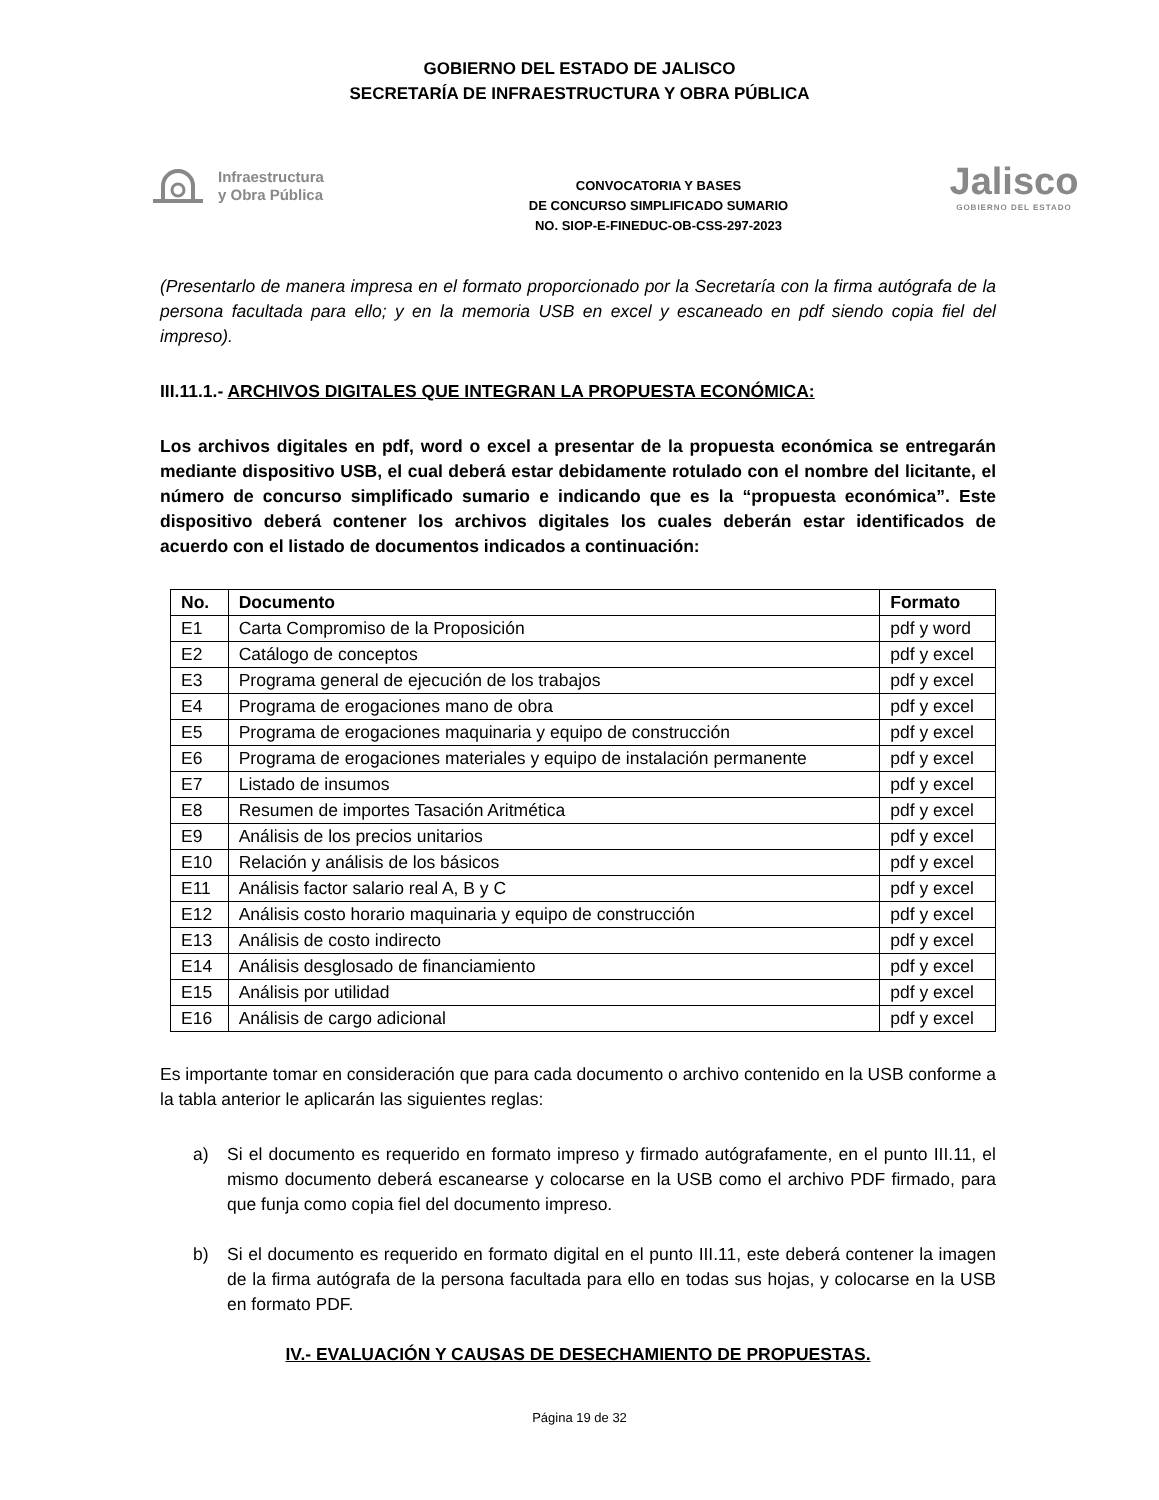GOBIERNO DEL ESTADO DE JALISCO
SECRETARÍA DE INFRAESTRUCTURA Y OBRA PÚBLICA
Infraestructura
y Obra Pública
CONVOCATORIA Y BASES
DE CONCURSO SIMPLIFICADO SUMARIO
NO. SIOP-E-FINEDUC-OB-CSS-297-2023
Jalisco
GOBIERNO DEL ESTADO
(Presentarlo de manera impresa en el formato proporcionado por la Secretaría con la firma autógrafa de la persona facultada para ello; y en la memoria USB en excel y escaneado en pdf siendo copia fiel del impreso).
III.11.1.- ARCHIVOS DIGITALES QUE INTEGRAN LA PROPUESTA ECONÓMICA:
Los archivos digitales en pdf, word o excel a presentar de la propuesta económica se entregarán mediante dispositivo USB, el cual deberá estar debidamente rotulado con el nombre del licitante, el número de concurso simplificado sumario e indicando que es la “propuesta económica”. Este dispositivo deberá contener los archivos digitales los cuales deberán estar identificados de acuerdo con el listado de documentos indicados a continuación:
| No. | Documento | Formato |
| --- | --- | --- |
| E1 | Carta Compromiso de la Proposición | pdf y word |
| E2 | Catálogo de conceptos | pdf y excel |
| E3 | Programa general de ejecución de los trabajos | pdf y excel |
| E4 | Programa de erogaciones mano de obra | pdf y excel |
| E5 | Programa de erogaciones maquinaria y equipo de construcción | pdf y excel |
| E6 | Programa de erogaciones materiales y equipo de instalación permanente | pdf y excel |
| E7 | Listado de insumos | pdf y excel |
| E8 | Resumen de importes Tasación Aritmética | pdf y excel |
| E9 | Análisis de los precios unitarios | pdf y excel |
| E10 | Relación y análisis de los básicos | pdf y excel |
| E11 | Análisis factor salario real A, B y C | pdf y excel |
| E12 | Análisis costo horario maquinaria y equipo de construcción | pdf y excel |
| E13 | Análisis de costo indirecto | pdf y excel |
| E14 | Análisis desglosado de financiamiento | pdf y excel |
| E15 | Análisis por utilidad | pdf y excel |
| E16 | Análisis de cargo adicional | pdf y excel |
Es importante tomar en consideración que para cada documento o archivo contenido en la USB conforme a la tabla anterior le aplicarán las siguientes reglas:
a) Si el documento es requerido en formato impreso y firmado autógrafamente, en el punto III.11, el mismo documento deberá escanearse y colocarse en la USB como el archivo PDF firmado, para que funja como copia fiel del documento impreso.
b) Si el documento es requerido en formato digital en el punto III.11, este deberá contener la imagen de la firma autógrafa de la persona facultada para ello en todas sus hojas, y colocarse en la USB en formato PDF.
IV.- EVALUACIÓN Y CAUSAS DE DESECHAMIENTO DE PROPUESTAS.
Página 19 de 32